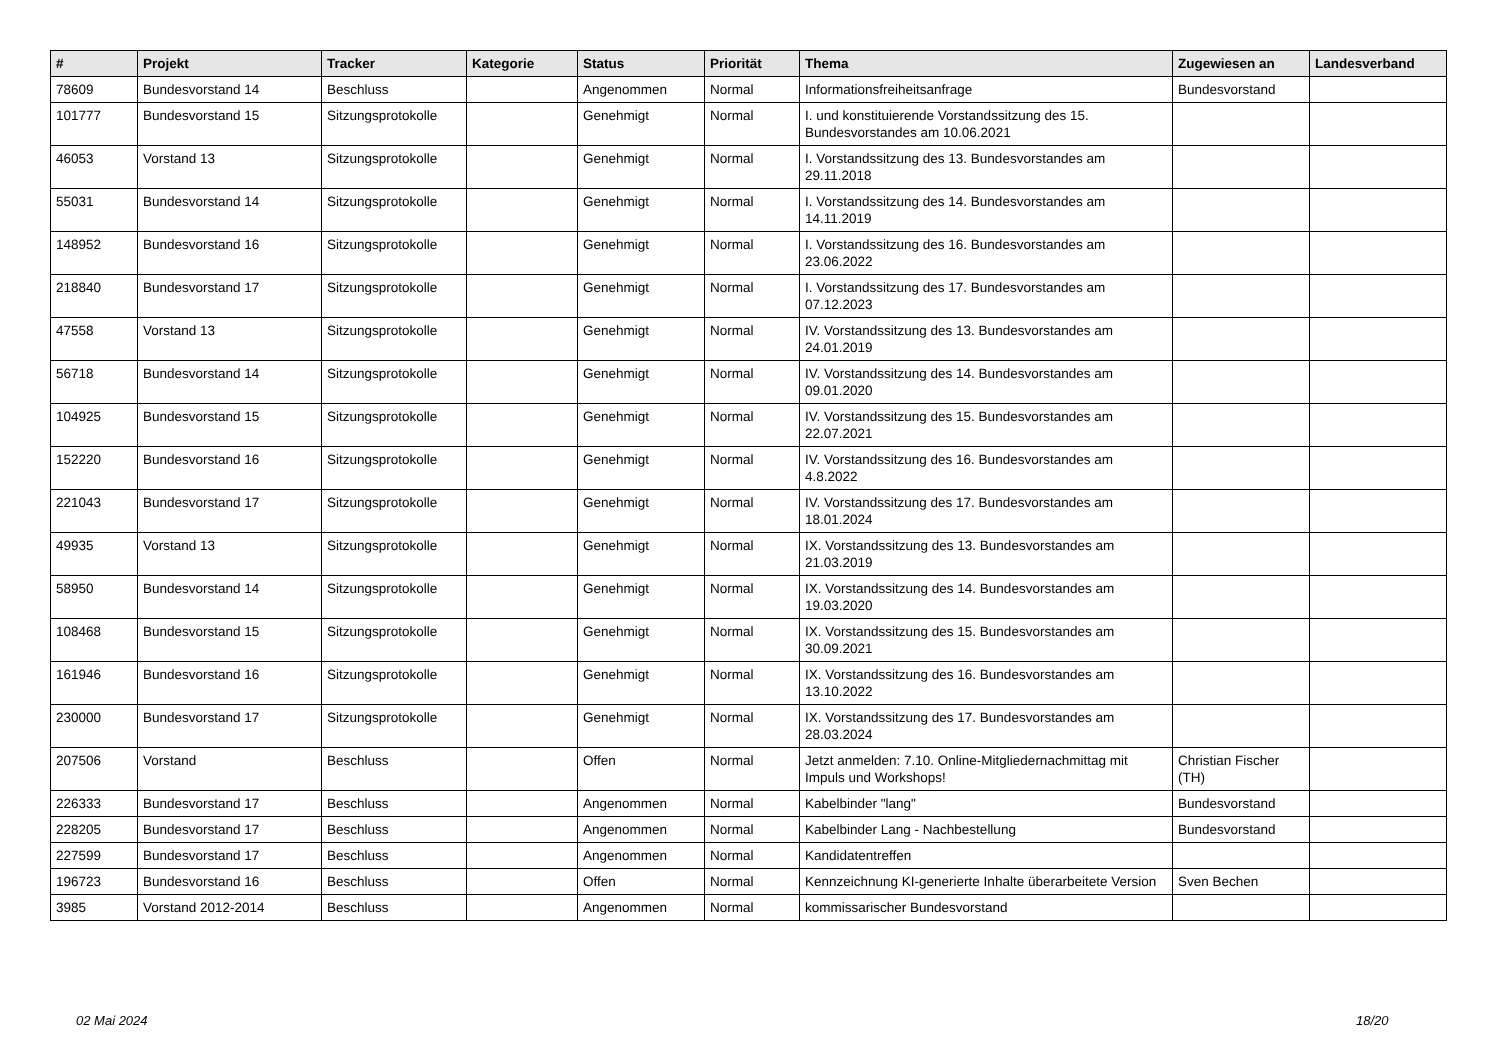| # | Projekt | Tracker | Kategorie | Status | Priorität | Thema | Zugewiesen an | Landesverband |
| --- | --- | --- | --- | --- | --- | --- | --- | --- |
| 78609 | Bundesvorstand 14 | Beschluss | | Angenommen | Normal | Informationsfreiheitsanfrage | Bundesvorstand | |
| 101777 | Bundesvorstand 15 | Sitzungsprotokolle | | Genehmigt | Normal | I. und konstituierende Vorstandssitzung des 15. Bundesvorstandes am 10.06.2021 | | |
| 46053 | Vorstand 13 | Sitzungsprotokolle | | Genehmigt | Normal | I. Vorstandssitzung des 13. Bundesvorstandes am 29.11.2018 | | |
| 55031 | Bundesvorstand 14 | Sitzungsprotokolle | | Genehmigt | Normal | I. Vorstandssitzung des 14. Bundesvorstandes am 14.11.2019 | | |
| 148952 | Bundesvorstand 16 | Sitzungsprotokolle | | Genehmigt | Normal | I. Vorstandssitzung des 16. Bundesvorstandes am 23.06.2022 | | |
| 218840 | Bundesvorstand 17 | Sitzungsprotokolle | | Genehmigt | Normal | I. Vorstandssitzung des 17. Bundesvorstandes am 07.12.2023 | | |
| 47558 | Vorstand 13 | Sitzungsprotokolle | | Genehmigt | Normal | IV. Vorstandssitzung des 13. Bundesvorstandes am 24.01.2019 | | |
| 56718 | Bundesvorstand 14 | Sitzungsprotokolle | | Genehmigt | Normal | IV. Vorstandssitzung des 14. Bundesvorstandes am 09.01.2020 | | |
| 104925 | Bundesvorstand 15 | Sitzungsprotokolle | | Genehmigt | Normal | IV. Vorstandssitzung des 15. Bundesvorstandes am 22.07.2021 | | |
| 152220 | Bundesvorstand 16 | Sitzungsprotokolle | | Genehmigt | Normal | IV. Vorstandssitzung des 16. Bundesvorstandes am 4.8.2022 | | |
| 221043 | Bundesvorstand 17 | Sitzungsprotokolle | | Genehmigt | Normal | IV. Vorstandssitzung des 17. Bundesvorstandes am 18.01.2024 | | |
| 49935 | Vorstand 13 | Sitzungsprotokolle | | Genehmigt | Normal | IX. Vorstandssitzung des 13. Bundesvorstandes am 21.03.2019 | | |
| 58950 | Bundesvorstand 14 | Sitzungsprotokolle | | Genehmigt | Normal | IX. Vorstandssitzung des 14. Bundesvorstandes am 19.03.2020 | | |
| 108468 | Bundesvorstand 15 | Sitzungsprotokolle | | Genehmigt | Normal | IX. Vorstandssitzung des 15. Bundesvorstandes am 30.09.2021 | | |
| 161946 | Bundesvorstand 16 | Sitzungsprotokolle | | Genehmigt | Normal | IX. Vorstandssitzung des 16. Bundesvorstandes am 13.10.2022 | | |
| 230000 | Bundesvorstand 17 | Sitzungsprotokolle | | Genehmigt | Normal | IX. Vorstandssitzung des 17. Bundesvorstandes am 28.03.2024 | | |
| 207506 | Vorstand | Beschluss | | Offen | Normal | Jetzt anmelden: 7.10. Online-Mitgliedernachmittag mit Impuls und Workshops! | Christian Fischer (TH) | |
| 226333 | Bundesvorstand 17 | Beschluss | | Angenommen | Normal | Kabelbinder "lang" | Bundesvorstand | |
| 228205 | Bundesvorstand 17 | Beschluss | | Angenommen | Normal | Kabelbinder Lang - Nachbestellung | Bundesvorstand | |
| 227599 | Bundesvorstand 17 | Beschluss | | Angenommen | Normal | Kandidatentreffen | | |
| 196723 | Bundesvorstand 16 | Beschluss | | Offen | Normal | Kennzeichnung KI-generierte Inhalte überarbeitete Version | Sven Bechen | |
| 3985 | Vorstand 2012-2014 | Beschluss | | Angenommen | Normal | kommissarischer Bundesvorstand | | |
02 Mai 2024 18/20